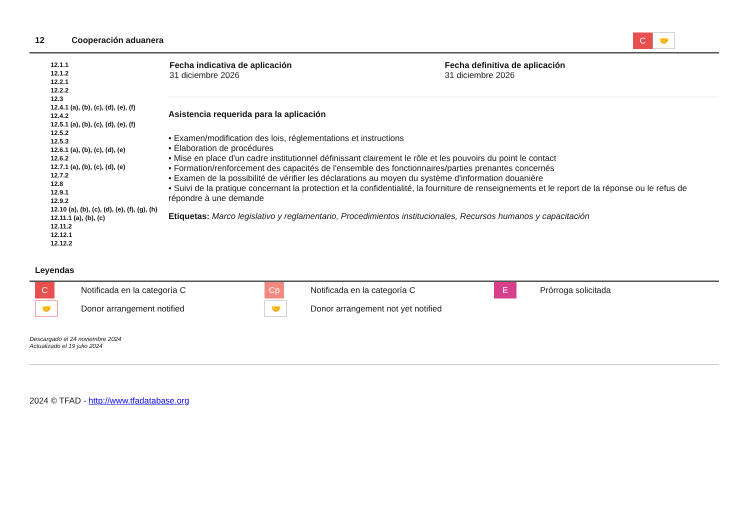12 Cooperación aduanera C 🤝
12.1.1
12.1.2
12.2.1
12.2.2
12.3
12.4.1 (a), (b), (c), (d), (e), (f)
12.4.2
12.5.1 (a), (b), (c), (d), (e), (f)
12.5.2
12.5.3
12.6.1 (a), (b), (c), (d), (e)
12.6.2
12.7.1 (a), (b), (c), (d), (e)
12.7.2
12.8
12.9.1
12.9.2
12.10 (a), (b), (c), (d), (e), (f), (g), (h)
12.11.1 (a), (b), (c)
12.11.2
12.12.1
12.12.2
Fecha indicativa de aplicación
31 diciembre 2026
Fecha definitiva de aplicación
31 diciembre 2026
Asistencia requerida para la aplicación
• Examen/modification des lois, réglementations et instructions
• Élaboration de procédures
• Mise en place d'un cadre institutionnel définissant clairement le rôle et les pouvoirs du point le contact
• Formation/renforcement des capacités de l'ensemble des fonctionnaires/parties prenantes concernés
• Examen de la possibilité de vérifier les déclarations au moyen du système d'information douanière
• Suivi de la pratique concernant la protection et la confidentialité, la fourniture de renseignements et le report de la réponse ou le refus de répondre à une demande
Etiquetas: Marco legislativo y reglamentario, Procedimientos institucionales, Recursos humanos y capacitación
Leyendas
C
Notificada en la categoría C
Cp
Notificada en la categoría C
E
Prórroga solicitada
🤝
Donor arrangement notified
🤝
Donor arrangement not yet notified
Descargado el 24 noviembre 2024
Actualizado el 19 julio 2024
2024 © TFAD - http://www.tfadatabase.org